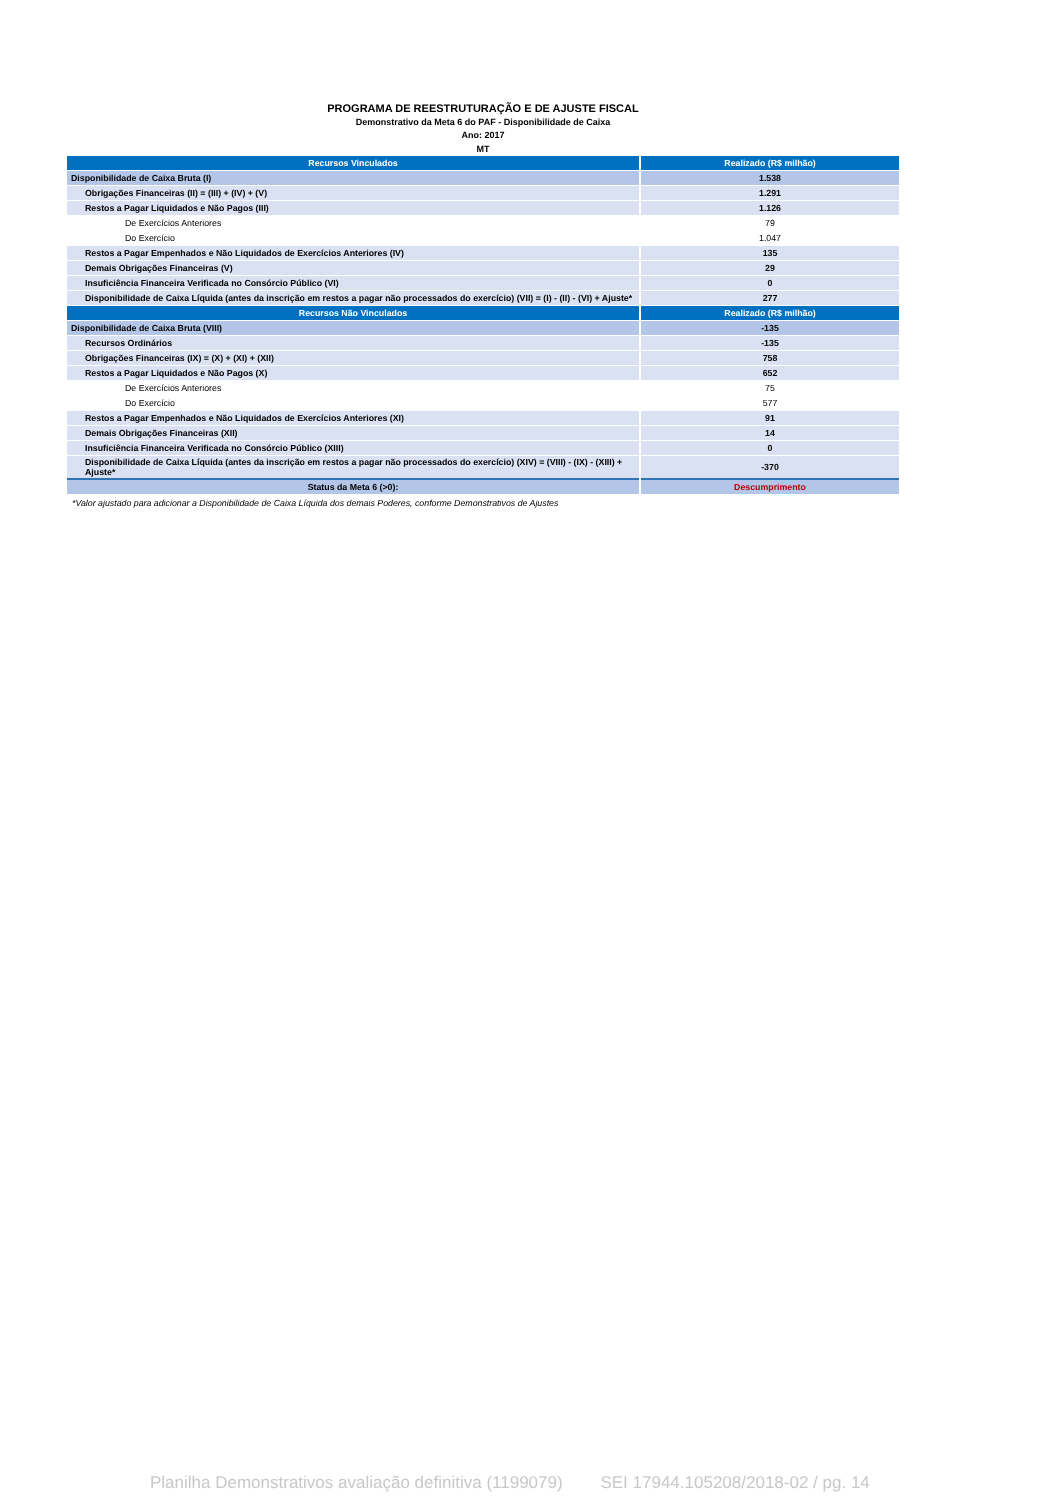PROGRAMA DE REESTRUTURAÇÃO E DE AJUSTE FISCAL
Demonstrativo da Meta 6 do PAF - Disponibilidade de Caixa
Ano: 2017
MT
| Recursos Vinculados | Realizado (R$ milhão) |
| --- | --- |
| Disponibilidade de Caixa Bruta (I) | 1.538 |
| Obrigações Financeiras (II) = (III) + (IV) + (V) | 1.291 |
| Restos a Pagar Liquidados e Não Pagos (III) | 1.126 |
| De Exercícios Anteriores | 79 |
| Do Exercício | 1.047 |
| Restos a Pagar Empenhados e Não Liquidados de Exercícios Anteriores (IV) | 135 |
| Demais Obrigações Financeiras (V) | 29 |
| Insuficiência Financeira Verificada no Consórcio Público (VI) | 0 |
| Disponibilidade de Caixa Líquida (antes da inscrição em restos a pagar não processados do exercício) (VII) = (I) - (II) - (VI) + Ajuste* | 277 |
| Recursos Não Vinculados | Realizado (R$ milhão) |
| Disponibilidade de Caixa Bruta (VIII) | -135 |
| Recursos Ordinários | -135 |
| Obrigações Financeiras (IX) = (X) + (XI) + (XII) | 758 |
| Restos a Pagar Liquidados e Não Pagos (X) | 652 |
| De Exercícios Anteriores | 75 |
| Do Exercício | 577 |
| Restos a Pagar Empenhados e Não Liquidados de Exercícios Anteriores (XI) | 91 |
| Demais Obrigações Financeiras (XII) | 14 |
| Insuficiência Financeira Verificada no Consórcio Público (XIII) | 0 |
| Disponibilidade de Caixa Líquida (antes da inscrição em restos a pagar não processados do exercício) (XIV) = (VIII) - (IX) - (XIII) + Ajuste* | -370 |
| Status da Meta 6 (>0): | Descumprimento |
*Valor ajustado para adicionar a Disponibilidade de Caixa Líquida dos demais Poderes, conforme Demonstrativos de Ajustes
Planilha Demonstrativos avaliação definitiva (1199079) SEI 17944.105208/2018-02 / pg. 14